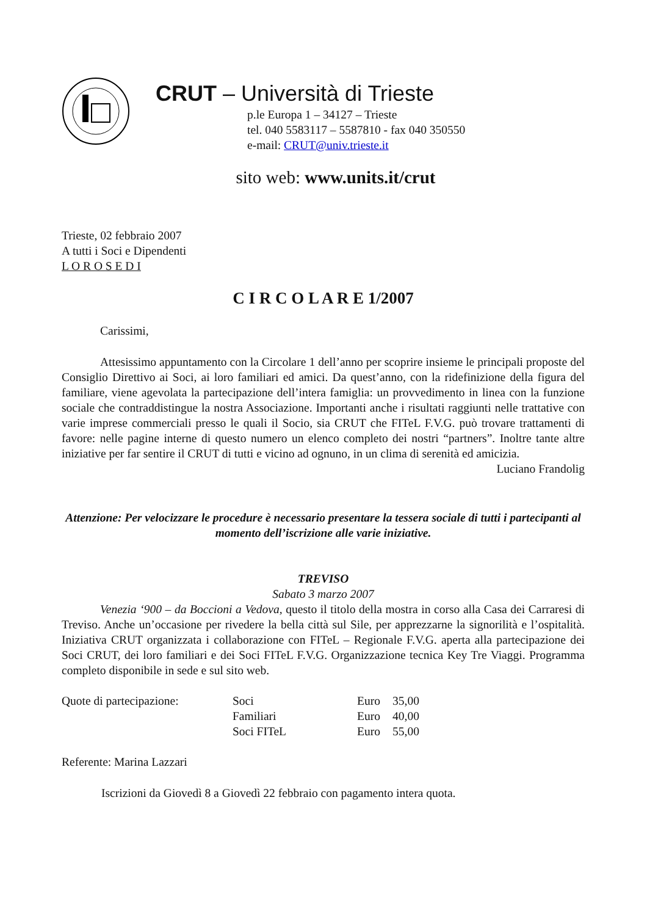CRUT – Università di Trieste
p.le Europa 1 – 34127 – Trieste
tel. 040 5583117 – 5587810 - fax 040 350550
e-mail: CRUT@univ.trieste.it
sito web: www.units.it/crut
Trieste, 02 febbraio 2007
A tutti i Soci e Dipendenti
L O R O S E D I
C I R C O L A R E 1/2007
Carissimi,
Attesissimo appuntamento con la Circolare 1 dell’anno per scoprire insieme le principali proposte del Consiglio Direttivo ai Soci, ai loro familiari ed amici. Da quest’anno, con la ridefinizione della figura del familiare, viene agevolata la partecipazione dell’intera famiglia: un provvedimento in linea con la funzione sociale che contraddistingue la nostra Associazione. Importanti anche i risultati raggiunti nelle trattative con varie imprese commerciali presso le quali il Socio, sia CRUT che FITeL F.V.G. può trovare trattamenti di favore: nelle pagine interne di questo numero un elenco completo dei nostri “partners”. Inoltre tante altre iniziative per far sentire il CRUT di tutti e vicino ad ognuno, in un clima di serenità ed amicizia.
Luciano Frandolig
Attenzione: Per velocizzare le procedure è necessario presentare la tessera sociale di tutti i partecipanti al momento dell’iscrizione alle varie iniziative.
TREVISO
Sabato 3 marzo 2007
Venezia ‘900 – da Boccioni a Vedova, questo il titolo della mostra in corso alla Casa dei Carraresi di Treviso. Anche un’occasione per rivedere la bella città sul Sile, per apprezzarne la signorilità e l’ospitalità. Iniziativa CRUT organizzata i collaborazione con FITeL – Regionale F.V.G. aperta alla partecipazione dei Soci CRUT, dei loro familiari e dei Soci FITeL F.V.G. Organizzazione tecnica Key Tre Viaggi. Programma completo disponibile in sede e sul sito web.
| Quote di partecipazione: | Soci | Euro | 35,00 |
| | Familiari | Euro | 40,00 |
| | Soci FITeL | Euro | 55,00 |
Referente: Marina Lazzari
Iscrizioni da Giovedì 8 a Giovedì 22 febbraio con pagamento intera quota.